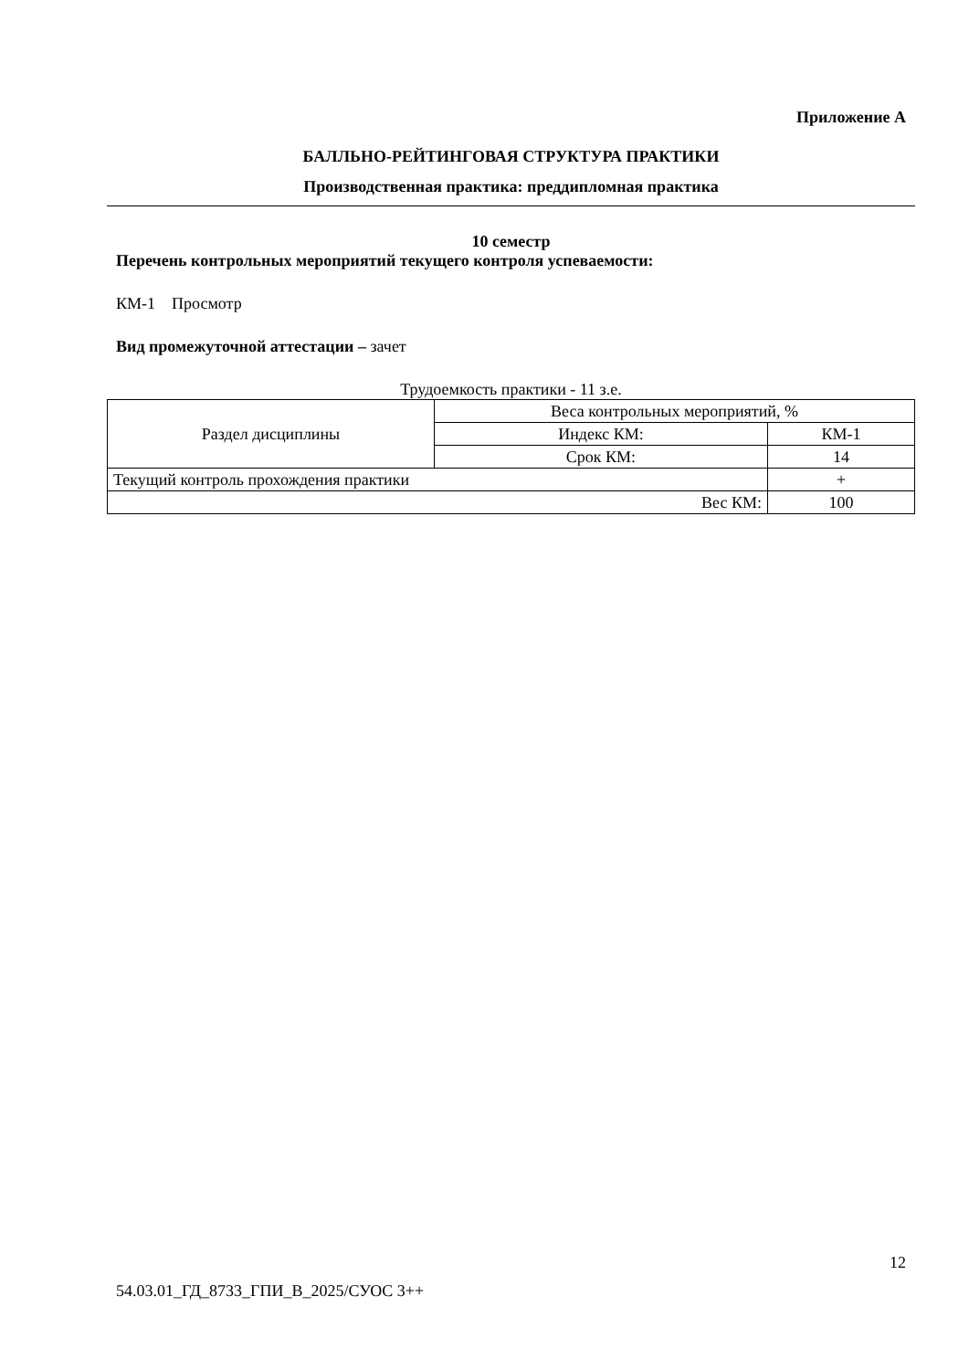Приложение А
БАЛЛЬНО-РЕЙТИНГОВАЯ СТРУКТУРА ПРАКТИКИ
Производственная практика: преддипломная практика
10 семестр
Перечень контрольных мероприятий текущего контроля успеваемости:
КМ-1 Просмотр
Вид промежуточной аттестации – зачет
Трудоемкость практики - 11 з.е.
| Раздел дисциплины | Веса контрольных мероприятий, % | |
| | Индекс КМ: | КМ-1 |
| | Срок КМ: | 14 |
| Текущий контроль прохождения практики | | + |
| Вес КМ: | | 100 |
12
54.03.01_ГД_8733_ГПИ_В_2025/СУОС 3++